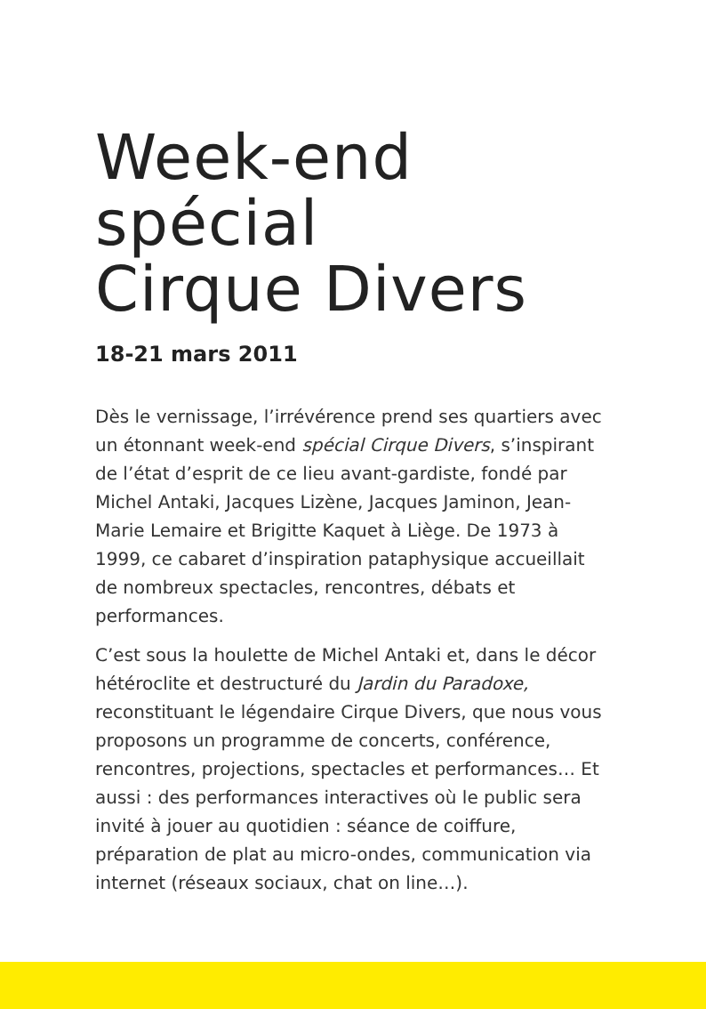Week-end
spécial
Cirque Divers
18-21 mars 2011
Dès le vernissage, l’irrévérence prend ses quartiers avec un étonnant week-end spécial Cirque Divers, s’inspirant de l’état d’esprit de ce lieu avant-gardiste, fondé par Michel Antaki, Jacques Lizène, Jacques Jaminon, Jean-Marie Lemaire et Brigitte Kaquet à Liège. De 1973 à 1999, ce cabaret d’inspiration pataphysique accueillait de nombreux spectacles, rencontres, débats et performances.
C’est sous la houlette de Michel Antaki et, dans le décor hétéroclite et destructuré du Jardin du Paradoxe, reconstituant le légendaire Cirque Divers, que nous vous proposons un programme de concerts, conférence, rencontres, projections, spectacles et performances… Et aussi : des performances interactives où le public sera invité à jouer au quotidien : séance de coiffure, préparation de plat au micro-ondes, communication via internet (réseaux sociaux, chat on line…).